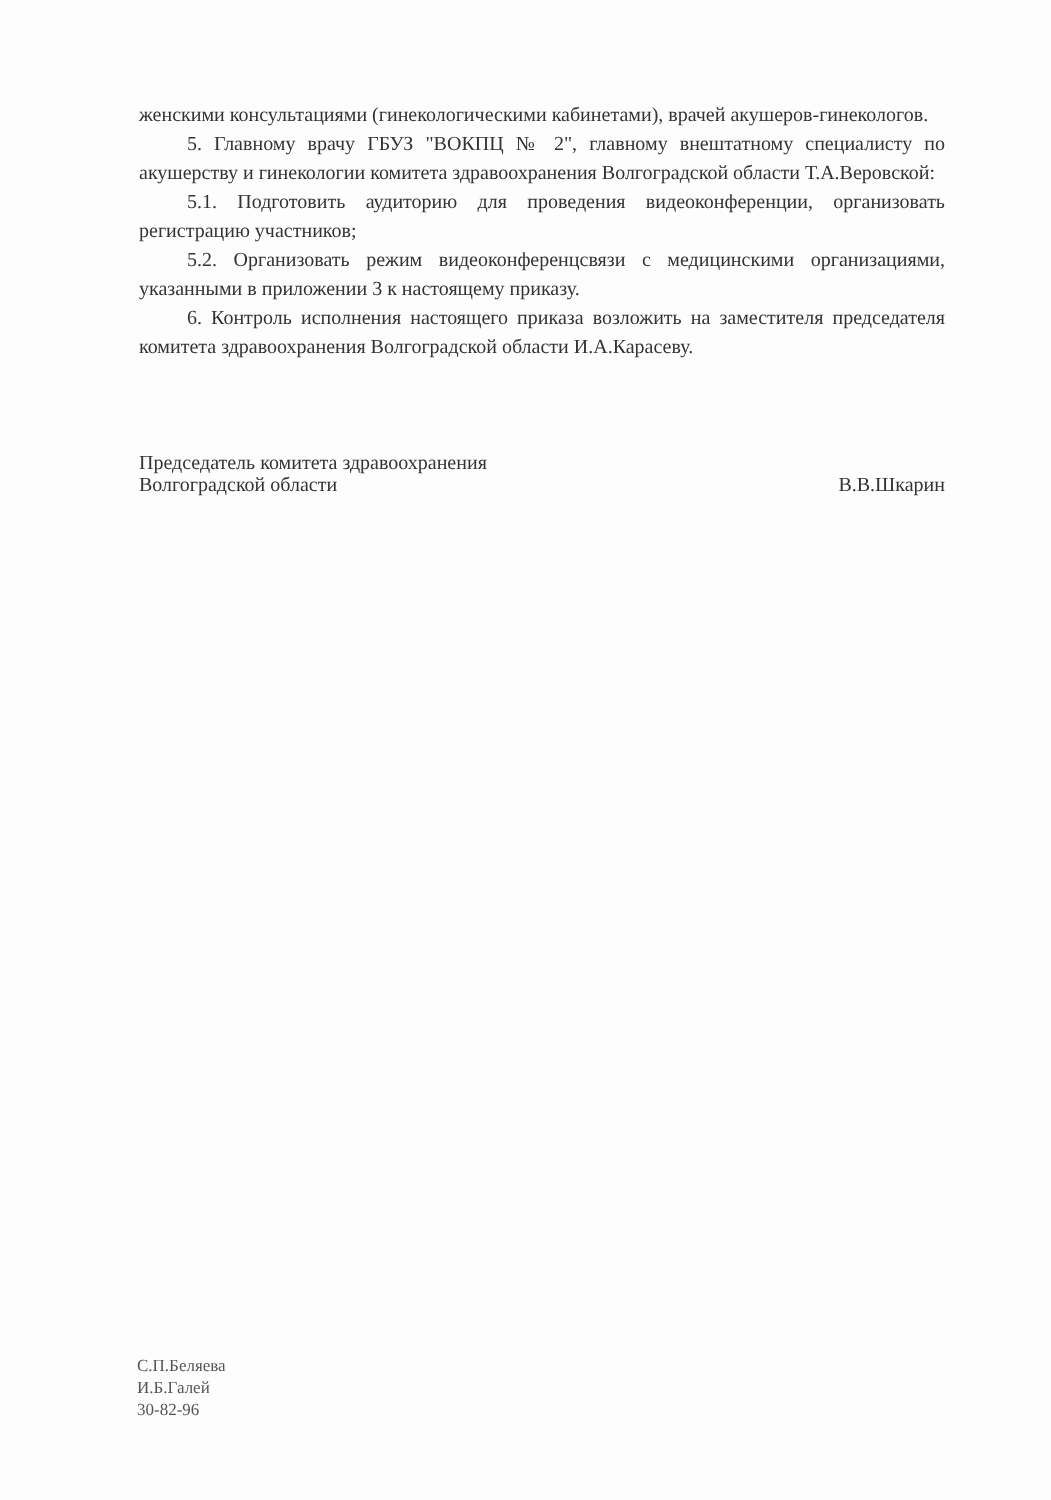женскими консультациями (гинекологическими кабинетами), врачей акушеров-гинекологов.
5. Главному врачу ГБУЗ "ВОКПЦ № 2", главному внештатному специалисту по акушерству и гинекологии комитета здравоохранения Волгоградской области Т.А.Веровской:
5.1. Подготовить аудиторию для проведения видеоконференции, организовать регистрацию участников;
5.2. Организовать режим видеоконференцсвязи с медицинскими организациями, указанными в приложении 3 к настоящему приказу.
6. Контроль исполнения настоящего приказа возложить на заместителя председателя комитета здравоохранения Волгоградской области И.А.Карасеву.
Председатель комитета здравоохранения
Волгоградской области
В.В.Шкарин
С.П.Беляева
И.Б.Галей
30-82-96